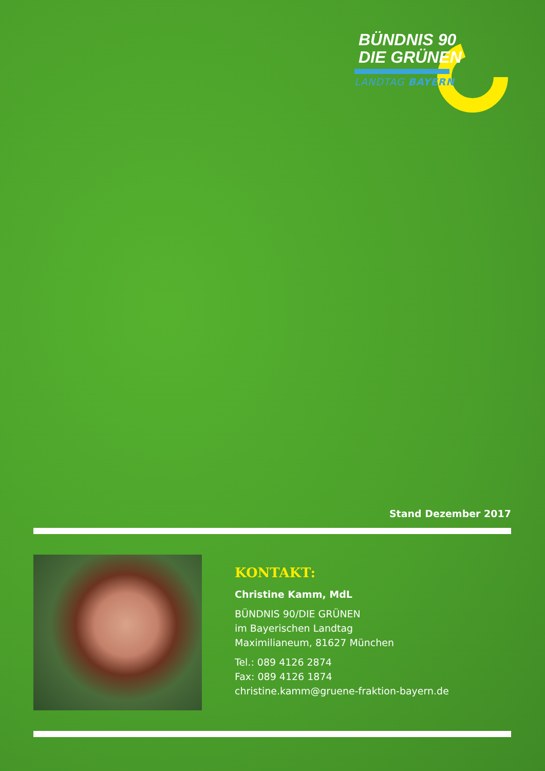BÜNDNIS 90
DIE GRÜNEN
LANDTAG BAYERN
Stand Dezember 2017
KONTAKT:
Christine Kamm, MdL
BÜNDNIS 90/DIE GRÜNEN
im Bayerischen Landtag
Maximilianeum, 81627 München
Tel.: 089 4126 2874
Fax: 089 4126 1874
christine.kamm@gruene-fraktion-bayern.de